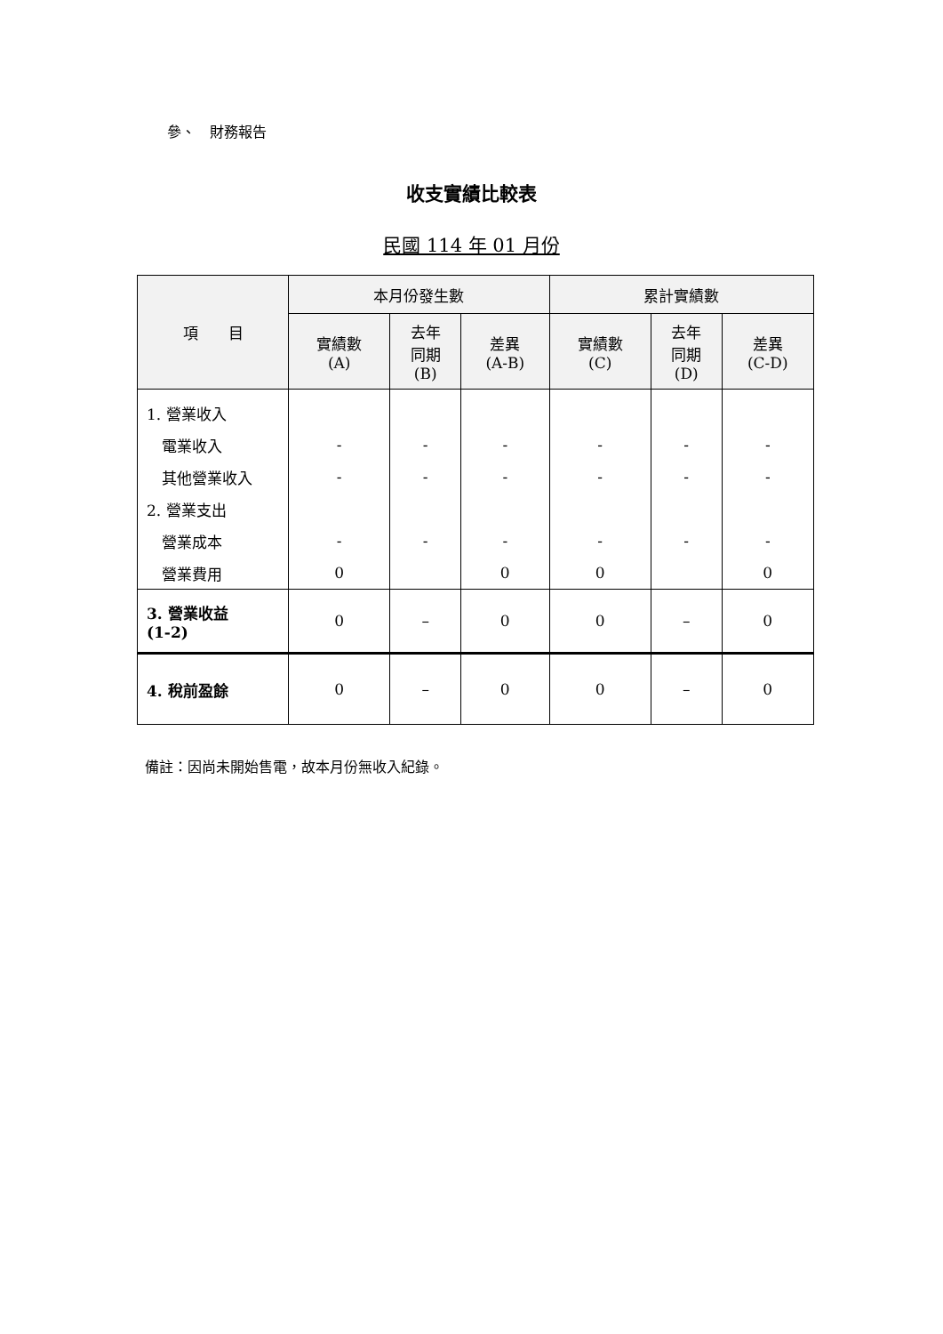參、　財務報告
收支實績比較表
民國 114 年 01 月份
| 項 目 | 本月份發生數 | | | 累計實績數 | | |
| --- | --- | --- | --- | --- | --- | --- |
| | 實績數 (A) | 去年 同期 (B) | 差異 (A-B) | 實績數 (C) | 去年 同期 (D) | 差異 (C-D) |
| 1. 營業收入 | | | | | | |
| 電業收入 | - | - | - | - | - | - |
| 其他營業收入 | - | - | - | - | - | - |
| 2. 營業支出 | | | | | | |
| 營業成本 | - | - | - | - | - | - |
| 營業費用 | 0 | | 0 | 0 | | 0 |
| 3. 營業收益 (1-2) | 0 | – | 0 | 0 | – | 0 |
| 4. 稅前盈餘 | 0 | – | 0 | 0 | – | 0 |
備註：因尚未開始售電，故本月份無收入紀錄。